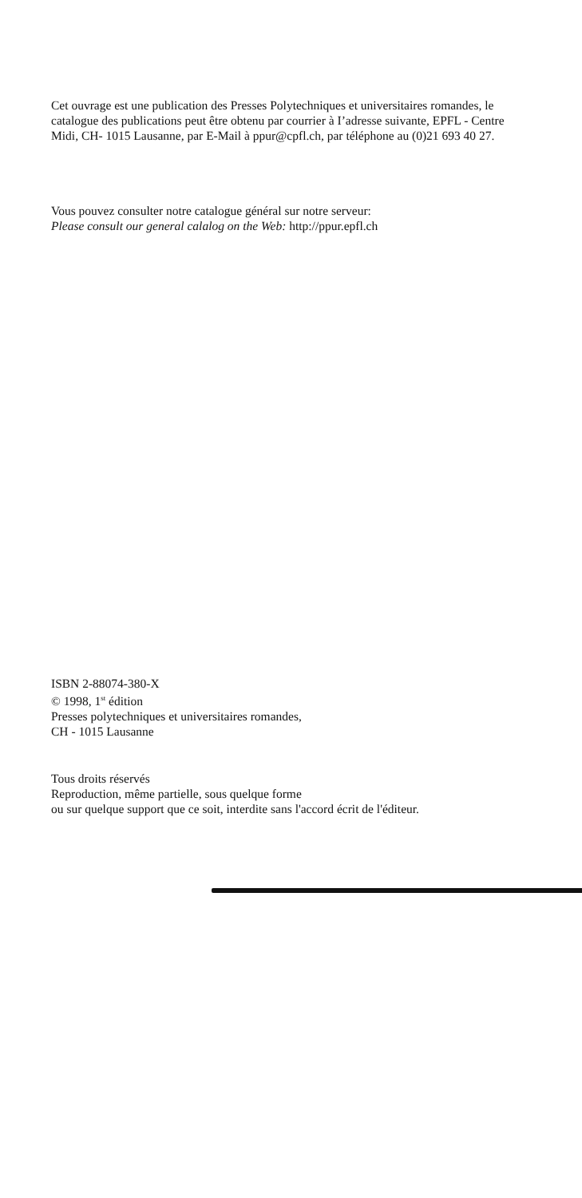Cet ouvrage est une publication des Presses Polytechniques et universitaires romandes, le catalogue des publications peut être obtenu par courrier à I’adresse suivante, EPFL - Centre Midi, CH- 1015 Lausanne, par E-Mail à ppur@cpfl.ch, par téléphone au (0)21 693 40 27.
Vous pouvez consulter notre catalogue général sur notre serveur:
Please consult our general calalog on the Web: http://ppur.epfl.ch
ISBN 2-88074-380-X
© 1998, 1<sup>st</sup> édition
Presses polytechniques et universitaires romandes,
CH - 1015 Lausanne
Tous droits réservés
Reproduction, même partielle, sous quelque forme
ou sur quelque support que ce soit, interdite sans l'accord écrit de l'éditeur.